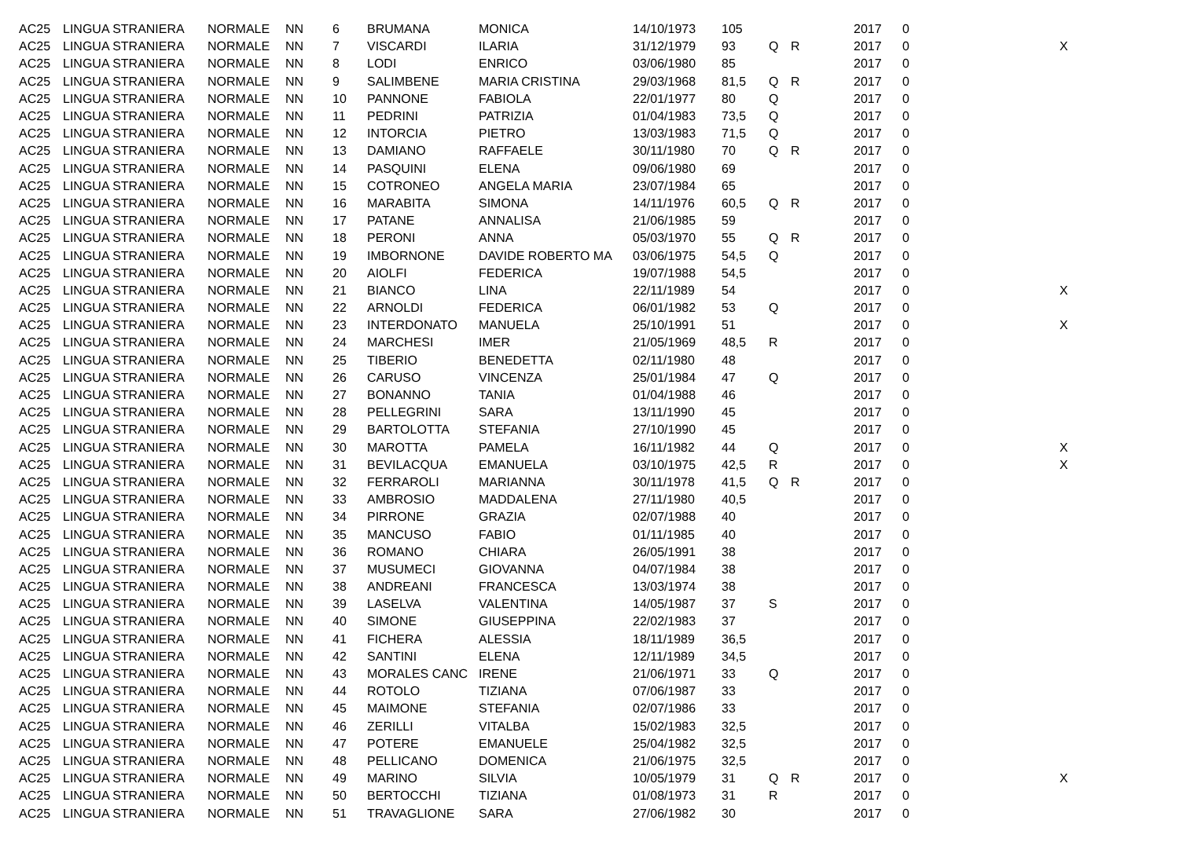| AC25 | LINGUA STRANIERA | NORMALE | NN | 6 | BRUMANA | MONICA | 14/10/1973 | 105 | | | 2017 | 0 | |
| AC25 | LINGUA STRANIERA | NORMALE | NN | 7 | VISCARDI | ILARIA | 31/12/1979 | 93 | Q | R | 2017 | 0 | X |
| AC25 | LINGUA STRANIERA | NORMALE | NN | 8 | LODI | ENRICO | 03/06/1980 | 85 | | | 2017 | 0 | |
| AC25 | LINGUA STRANIERA | NORMALE | NN | 9 | SALIMBENE | MARIA CRISTINA | 29/03/1968 | 81,5 | Q | R | 2017 | 0 | |
| AC25 | LINGUA STRANIERA | NORMALE | NN | 10 | PANNONE | FABIOLA | 22/01/1977 | 80 | Q | | 2017 | 0 | |
| AC25 | LINGUA STRANIERA | NORMALE | NN | 11 | PEDRINI | PATRIZIA | 01/04/1983 | 73,5 | Q | | 2017 | 0 | |
| AC25 | LINGUA STRANIERA | NORMALE | NN | 12 | INTORCIA | PIETRO | 13/03/1983 | 71,5 | Q | | 2017 | 0 | |
| AC25 | LINGUA STRANIERA | NORMALE | NN | 13 | DAMIANO | RAFFAELE | 30/11/1980 | 70 | Q | R | 2017 | 0 | |
| AC25 | LINGUA STRANIERA | NORMALE | NN | 14 | PASQUINI | ELENA | 09/06/1980 | 69 | | | 2017 | 0 | |
| AC25 | LINGUA STRANIERA | NORMALE | NN | 15 | COTRONEO | ANGELA MARIA | 23/07/1984 | 65 | | | 2017 | 0 | |
| AC25 | LINGUA STRANIERA | NORMALE | NN | 16 | MARABITA | SIMONA | 14/11/1976 | 60,5 | Q | R | 2017 | 0 | |
| AC25 | LINGUA STRANIERA | NORMALE | NN | 17 | PATANE | ANNALISA | 21/06/1985 | 59 | | | 2017 | 0 | |
| AC25 | LINGUA STRANIERA | NORMALE | NN | 18 | PERONI | ANNA | 05/03/1970 | 55 | Q | R | 2017 | 0 | |
| AC25 | LINGUA STRANIERA | NORMALE | NN | 19 | IMBORNONE | DAVIDE ROBERTO MA | 03/06/1975 | 54,5 | Q | | 2017 | 0 | |
| AC25 | LINGUA STRANIERA | NORMALE | NN | 20 | AIOLFI | FEDERICA | 19/07/1988 | 54,5 | | | 2017 | 0 | |
| AC25 | LINGUA STRANIERA | NORMALE | NN | 21 | BIANCO | LINA | 22/11/1989 | 54 | | | 2017 | 0 | X |
| AC25 | LINGUA STRANIERA | NORMALE | NN | 22 | ARNOLDI | FEDERICA | 06/01/1982 | 53 | Q | | 2017 | 0 | |
| AC25 | LINGUA STRANIERA | NORMALE | NN | 23 | INTERDONATO | MANUELA | 25/10/1991 | 51 | | | 2017 | 0 | X |
| AC25 | LINGUA STRANIERA | NORMALE | NN | 24 | MARCHESI | IMER | 21/05/1969 | 48,5 | R | | 2017 | 0 | |
| AC25 | LINGUA STRANIERA | NORMALE | NN | 25 | TIBERIO | BENEDETTA | 02/11/1980 | 48 | | | 2017 | 0 | |
| AC25 | LINGUA STRANIERA | NORMALE | NN | 26 | CARUSO | VINCENZA | 25/01/1984 | 47 | Q | | 2017 | 0 | |
| AC25 | LINGUA STRANIERA | NORMALE | NN | 27 | BONANNO | TANIA | 01/04/1988 | 46 | | | 2017 | 0 | |
| AC25 | LINGUA STRANIERA | NORMALE | NN | 28 | PELLEGRINI | SARA | 13/11/1990 | 45 | | | 2017 | 0 | |
| AC25 | LINGUA STRANIERA | NORMALE | NN | 29 | BARTOLOTTA | STEFANIA | 27/10/1990 | 45 | | | 2017 | 0 | |
| AC25 | LINGUA STRANIERA | NORMALE | NN | 30 | MAROTTA | PAMELA | 16/11/1982 | 44 | Q | | 2017 | 0 | X |
| AC25 | LINGUA STRANIERA | NORMALE | NN | 31 | BEVILACQUA | EMANUELA | 03/10/1975 | 42,5 | R | | 2017 | 0 | X |
| AC25 | LINGUA STRANIERA | NORMALE | NN | 32 | FERRAROLI | MARIANNA | 30/11/1978 | 41,5 | Q | R | 2017 | 0 | |
| AC25 | LINGUA STRANIERA | NORMALE | NN | 33 | AMBROSIO | MADDALENA | 27/11/1980 | 40,5 | | | 2017 | 0 | |
| AC25 | LINGUA STRANIERA | NORMALE | NN | 34 | PIRRONE | GRAZIA | 02/07/1988 | 40 | | | 2017 | 0 | |
| AC25 | LINGUA STRANIERA | NORMALE | NN | 35 | MANCUSO | FABIO | 01/11/1985 | 40 | | | 2017 | 0 | |
| AC25 | LINGUA STRANIERA | NORMALE | NN | 36 | ROMANO | CHIARA | 26/05/1991 | 38 | | | 2017 | 0 | |
| AC25 | LINGUA STRANIERA | NORMALE | NN | 37 | MUSUMECI | GIOVANNA | 04/07/1984 | 38 | | | 2017 | 0 | |
| AC25 | LINGUA STRANIERA | NORMALE | NN | 38 | ANDREANI | FRANCESCA | 13/03/1974 | 38 | | | 2017 | 0 | |
| AC25 | LINGUA STRANIERA | NORMALE | NN | 39 | LASELVA | VALENTINA | 14/05/1987 | 37 | S | | 2017 | 0 | |
| AC25 | LINGUA STRANIERA | NORMALE | NN | 40 | SIMONE | GIUSEPPINA | 22/02/1983 | 37 | | | 2017 | 0 | |
| AC25 | LINGUA STRANIERA | NORMALE | NN | 41 | FICHERA | ALESSIA | 18/11/1989 | 36,5 | | | 2017 | 0 | |
| AC25 | LINGUA STRANIERA | NORMALE | NN | 42 | SANTINI | ELENA | 12/11/1989 | 34,5 | | | 2017 | 0 | |
| AC25 | LINGUA STRANIERA | NORMALE | NN | 43 | MORALES CANC | IRENE | 21/06/1971 | 33 | Q | | 2017 | 0 | |
| AC25 | LINGUA STRANIERA | NORMALE | NN | 44 | ROTOLO | TIZIANA | 07/06/1987 | 33 | | | 2017 | 0 | |
| AC25 | LINGUA STRANIERA | NORMALE | NN | 45 | MAIMONE | STEFANIA | 02/07/1986 | 33 | | | 2017 | 0 | |
| AC25 | LINGUA STRANIERA | NORMALE | NN | 46 | ZERILLI | VITALBA | 15/02/1983 | 32,5 | | | 2017 | 0 | |
| AC25 | LINGUA STRANIERA | NORMALE | NN | 47 | POTERE | EMANUELE | 25/04/1982 | 32,5 | | | 2017 | 0 | |
| AC25 | LINGUA STRANIERA | NORMALE | NN | 48 | PELLICANO | DOMENICA | 21/06/1975 | 32,5 | | | 2017 | 0 | |
| AC25 | LINGUA STRANIERA | NORMALE | NN | 49 | MARINO | SILVIA | 10/05/1979 | 31 | Q | R | 2017 | 0 | X |
| AC25 | LINGUA STRANIERA | NORMALE | NN | 50 | BERTOCCHI | TIZIANA | 01/08/1973 | 31 | R | | 2017 | 0 | |
| AC25 | LINGUA STRANIERA | NORMALE | NN | 51 | TRAVAGLIONE | SARA | 27/06/1982 | 30 | | | 2017 | 0 | |